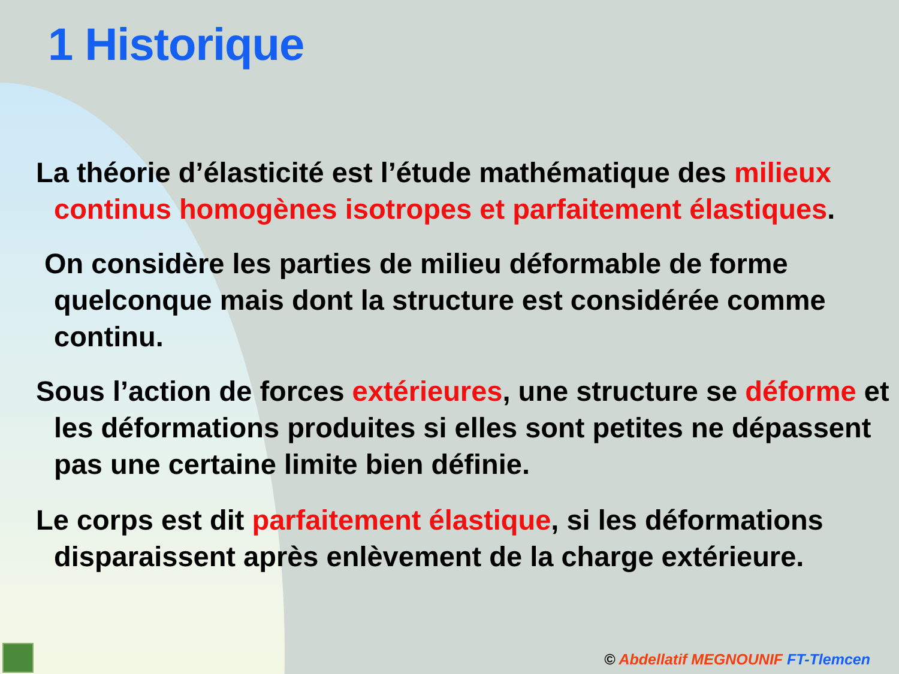1 Historique
La théorie d’élasticité est l’étude mathématique des milieux continus homogènes isotropes et parfaitement élastiques.
On considère les parties de milieu déformable de forme quelconque mais dont la structure est considérée comme continu.
Sous l’action de forces extérieures, une structure se déforme et les déformations produites si elles sont petites ne dépassent pas une certaine limite bien définie.
Le corps est dit parfaitement élastique, si les déformations disparaissent après enlèvement de la charge extérieure.
© Abdellatif MEGNOUNIF FT-Tlemcen